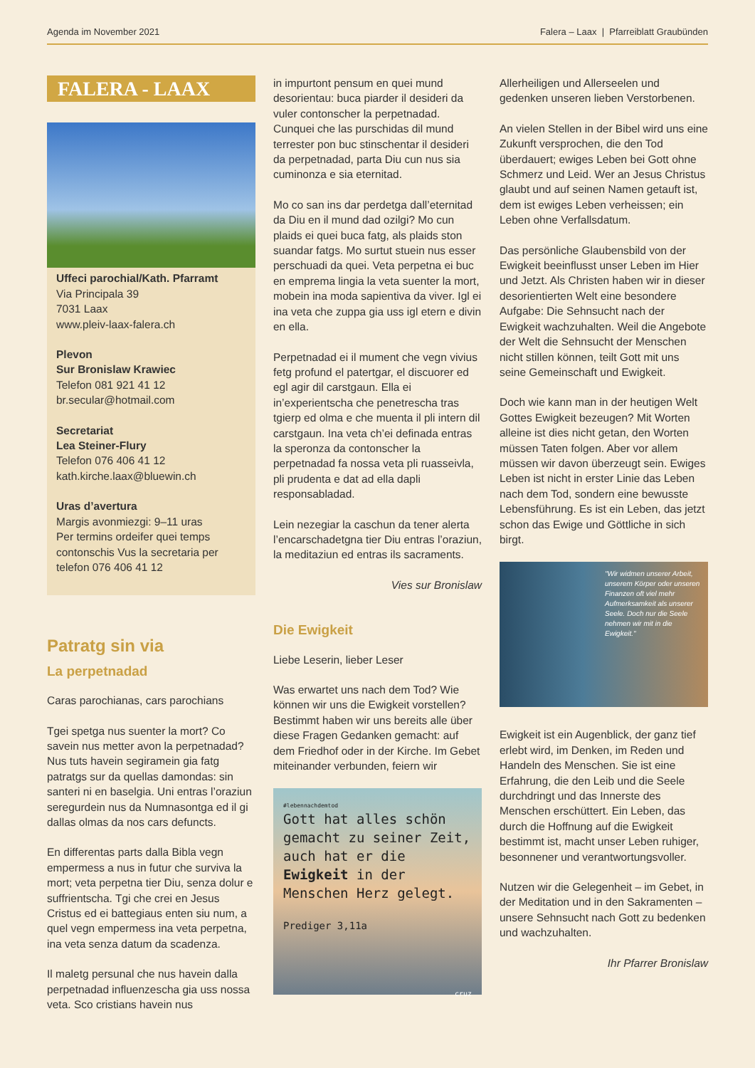Agenda im November 2021 Falera – Laax | Pfarreiblatt Graubünden
FALERA - LAAX
Uffeci parochial/Kath. Pfarramt
Via Principala 39
7031 Laax
www.pleiv-laax-falera.ch
Plevon
Sur Bronislaw Krawiec
Telefon 081 921 41 12
br.secular@hotmail.com
Secretariat
Lea Steiner-Flury
Telefon 076 406 41 12
kath.kirche.laax@bluewin.ch
Uras d’avertura
Margis avonmiezgi: 9–11 uras
Per termins ordeifer quei temps contonschis Vus la secretaria per telefon 076 406 41 12
Patratg sin via
La perpetnadad
Caras parochianas, cars parochians
Tgei spetga nus suenter la mort? Co savein nus metter avon la perpetnadad? Nus tuts havein segiramein gia fatg patratgs sur da quellas damondas: sin santeri ni en baselgia. Uni entras l’oraziun seregurdein nus da Numnasontga ed il gi dallas olmas da nos cars defuncts.
En differentas parts dalla Bibla vegn empermess a nus in futur che surviva la mort; veta perpetna tier Diu, senza dolur e suffrientscha. Tgi che crei en Jesus Cristus ed ei battegiaus enten siu num, a quel vegn empermess ina veta perpetna, ina veta senza datum da scadenza.
Il maletg persunal che nus havein dalla perpetnadad influenzescha gia uss nossa veta. Sco cristians havein nus
in impurtont pensum en quei mund desorientau: buca piarder il desideri da vuler contonscher la perpetnadad. Cunquei che las purschidas dil mund terrester pon buc stinschentar il desideri da perpetnadad, parta Diu cun nus sia cuminonza e sia eternitad.
Mo co san ins dar perdetga dall’eternitad da Diu en il mund dad ozilgi? Mo cun plaids ei quei buca fatg, als plaids ston suandar fatgs. Mo surtut stuein nus esser perschuadi da quei. Veta perpetna ei buc en emprema lingia la veta suenter la mort, mobein ina moda sapientiva da viver. Igl ei ina veta che zuppa gia uss igl etern e divin en ella.
Perpetnadad ei il mument che vegn vivius fetg profund el patertgar, el discuorer ed egl agir dil carstgaun. Ella ei in’experientscha che penetrescha tras tgierp ed olma e che muenta il pli intern dil carstgaun. Ina veta ch’ei definada entras la speronza da contonscher la perpetnadad fa nossa veta pli ruasseivla, pli prudenta e dat ad ella dapli responsabladad.
Lein nezegiar la caschun da tener alerta l’encarschadetgna tier Diu entras l’oraziun, la meditaziun ed entras ils sacraments.
Vies sur Bronislaw
Die Ewigkeit
Liebe Leserin, lieber Leser
Was erwartet uns nach dem Tod? Wie können wir uns die Ewigkeit vorstellen? Bestimmt haben wir uns bereits alle über diese Fragen Gedanken gemacht: auf dem Friedhof oder in der Kirche. Im Gebet miteinander verbunden, feiern wir
#lebennachdemtod
Gott hat alles schön gemacht zu seiner Zeit, auch hat er die Ewigkeit in der Menschen Herz gelegt.
Prediger 3,11a
cruz
Allerheiligen und Allerseelen und gedenken unseren lieben Verstorbenen.
An vielen Stellen in der Bibel wird uns eine Zukunft versprochen, die den Tod überdauert; ewiges Leben bei Gott ohne Schmerz und Leid. Wer an Jesus Christus glaubt und auf seinen Namen getauft ist, dem ist ewiges Leben verheissen; ein Leben ohne Verfallsdatum.
Das persönliche Glaubensbild von der Ewigkeit beeinflusst unser Leben im Hier und Jetzt. Als Christen haben wir in dieser desorientierten Welt eine besondere Aufgabe: Die Sehnsucht nach der Ewigkeit wachzuhalten. Weil die Angebote der Welt die Sehnsucht der Menschen nicht stillen können, teilt Gott mit uns seine Gemeinschaft und Ewigkeit.
Doch wie kann man in der heutigen Welt Gottes Ewigkeit bezeugen? Mit Worten alleine ist dies nicht getan, den Worten müssen Taten folgen. Aber vor allem müssen wir davon überzeugt sein. Ewiges Leben ist nicht in erster Linie das Leben nach dem Tod, sondern eine bewusste Lebensführung. Es ist ein Leben, das jetzt schon das Ewige und Göttliche in sich birgt.
"Wir widmen unserer Arbeit, unserem Körper oder unseren Finanzen oft viel mehr Aufmerksamkeit als unserer Seele. Doch nur die Seele nehmen wir mit in die Ewigkeit."
Ewigkeit ist ein Augenblick, der ganz tief erlebt wird, im Denken, im Reden und Handeln des Menschen. Sie ist eine Erfahrung, die den Leib und die Seele durchdringt und das Innerste des Menschen erschüttert. Ein Leben, das durch die Hoffnung auf die Ewigkeit bestimmt ist, macht unser Leben ruhiger, besonnener und verantwortungsvoller.
Nutzen wir die Gelegenheit – im Gebet, in der Meditation und in den Sakramenten – unsere Sehnsucht nach Gott zu bedenken und wachzuhalten.
Ihr Pfarrer Bronislaw